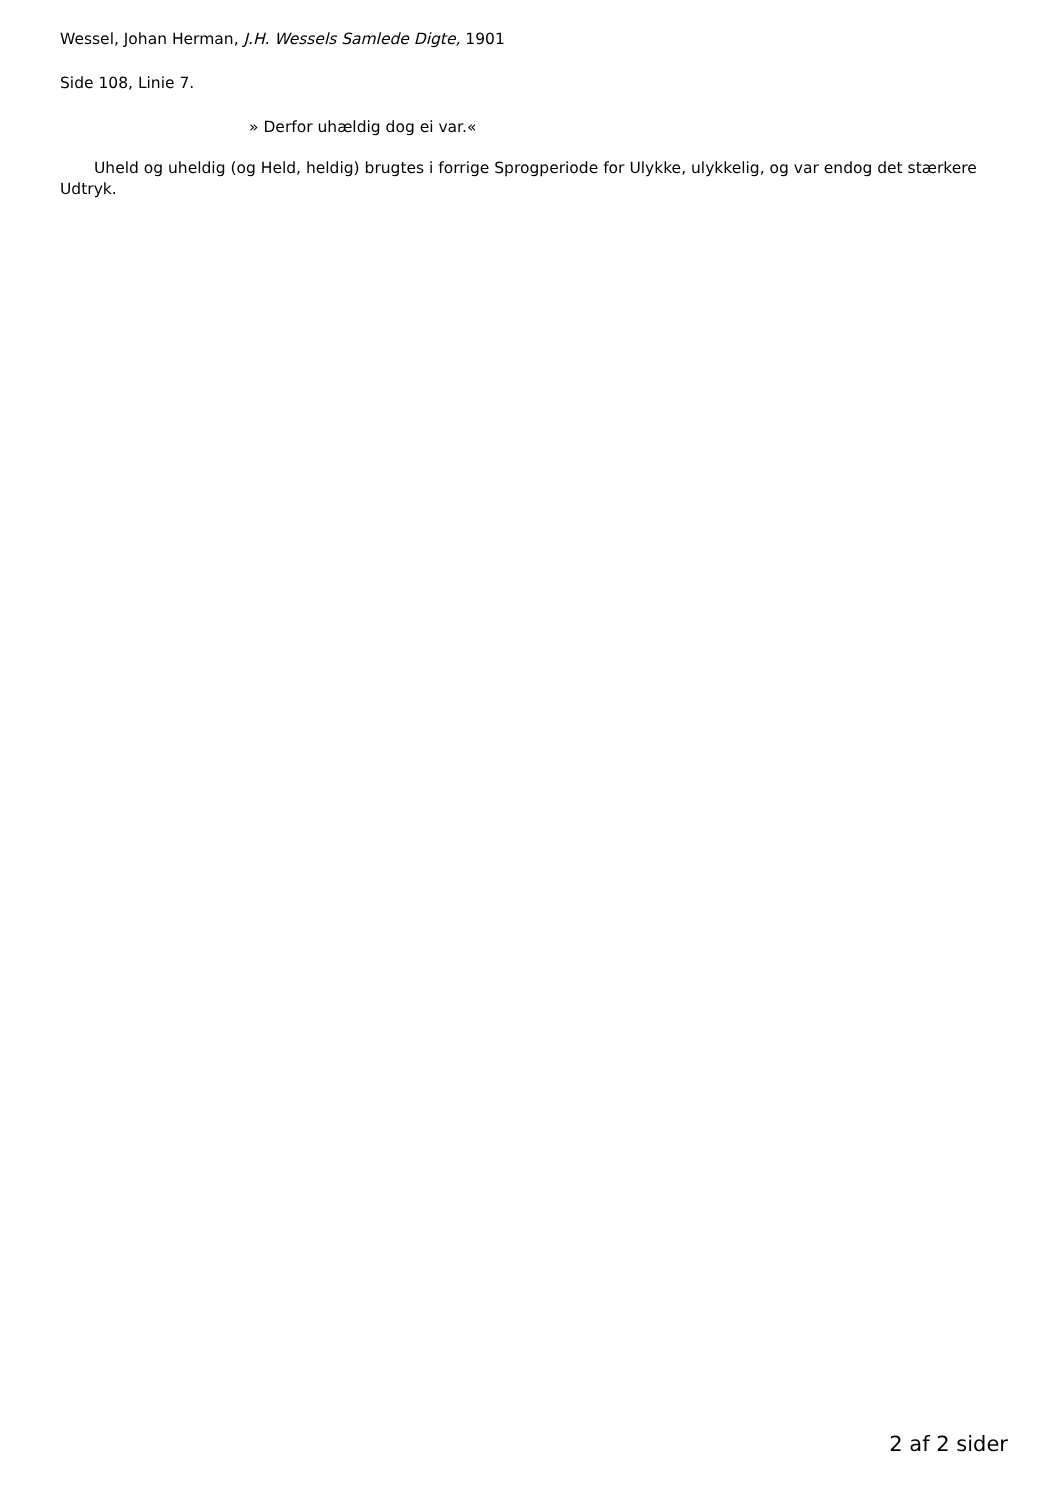Wessel, Johan Herman, J.H. Wessels Samlede Digte, 1901
Side 108, Linie 7.
» Derfor uhældig dog ei var.«
Uheld og uheldig (og Held, heldig) brugtes i forrige Sprogperiode for Ulykke, ulykkelig, og var endog det stærkere Udtryk.
2 af 2 sider